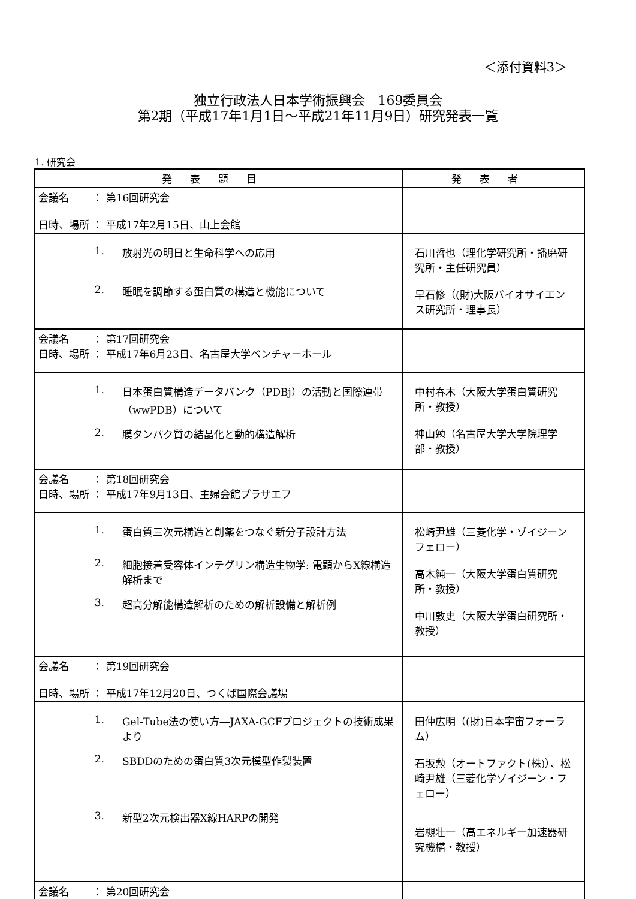＜添付資料3＞
独立行政法人日本学術振興会　169委員会
第2期（平成17年1月1日～平成21年11月9日）研究発表一覧
1. 研究会
| 発表題目 | 発表者 |
| --- | --- |
| 会議名 ： 第16回研究会 日時、場所 ： 平成17年2月15日、山上会館 | |
| 1. 放射光の明日と生命科学への応用 2. 睡眠を調節する蛋白質の構造と機能について | 石川哲也（理化学研究所・播磨研究所・主任研究員） 早石修（(財)大阪バイオサイエンス研究所・理事長） |
| 会議名 ： 第17回研究会 日時、場所 ： 平成17年6月23日、名古屋大学ベンチャーホール | |
| 1. 日本蛋白質構造データバンク（PDBj）の活動と国際連帯（wwPDB）について 2. 膜タンパク質の結晶化と動的構造解析 | 中村春木（大阪大学蛋白質研究所・教授） 神山勉（名古屋大学大学院理学部・教授） |
| 会議名 ： 第18回研究会 日時、場所 ： 平成17年9月13日、主婦会館プラザエフ | |
| 1. 蛋白質三次元構造と創薬をつなぐ新分子設計方法 2. 細胞接着受容体インテグリン構造生物学: 電顕からX線構造解析まで 3. 超高分解能構造解析のための解析設備と解析例 | 松崎尹雄（三菱化学・ゾイジーンフェロー） 高木純一（大阪大学蛋白質研究所・教授） 中川敦史（大阪大学蛋白研究所・教授） |
| 会議名 ： 第19回研究会 日時、場所 ： 平成17年12月20日、つくば国際会議場 | |
| 1. Gel-Tube法の使い方―JAXA-GCFプロジェクトの技術成果より 2. SBDDのための蛋白質3次元模型作製装置 3. 新型2次元検出器X線HARPの開発 | 田仲広明（(財)日本宇宙フォーラム） 石坂勲（オートファクト(株)）、松崎尹雄（三菱化学ゾイジーン・フェロー） 岩槻壮一（高エネルギー加速器研究機構・教授） |
| 会議名 ： 第20回研究会 | |